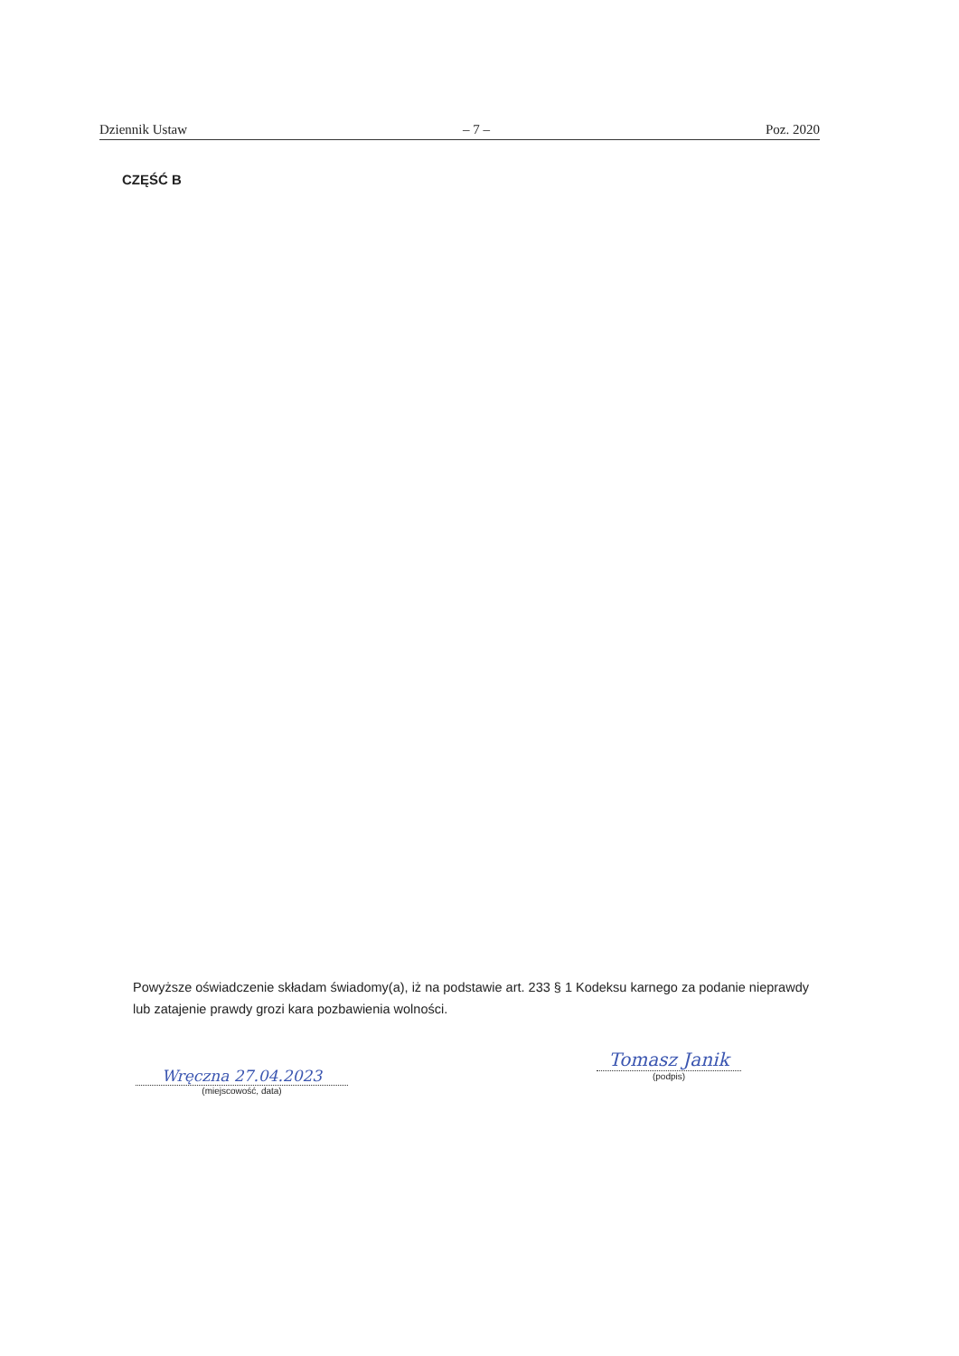Dziennik Ustaw – 7 – Poz. 2020
CZĘŚĆ B
Powyższe oświadczenie składam świadomy(a), iż na podstawie art. 233 § 1 Kodeksu karnego za podanie nieprawdy lub zatajenie prawdy grozi kara pozbawienia wolności.
Wręczna 27.04.2023
(miejscowość, data)
Tomasz Janik
(podpis)